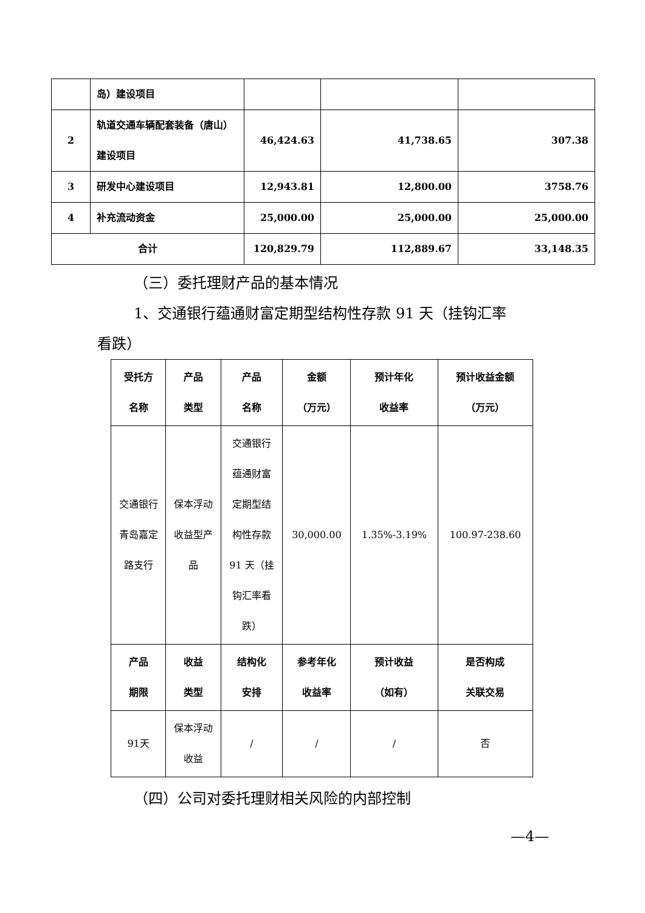| | 岛）建设项目 | | | |
| 2 | 轨道交通车辆配套装备（唐山）建设项目 | 46,424.63 | 41,738.65 | 307.38 |
| 3 | 研发中心建设项目 | 12,943.81 | 12,800.00 | 3758.76 |
| 4 | 补充流动资金 | 25,000.00 | 25,000.00 | 25,000.00 |
| 合计 | | 120,829.79 | 112,889.67 | 33,148.35 |
（三）委托理财产品的基本情况
1、交通银行蕴通财富定期型结构性存款 91 天（挂钩汇率
看跌）
| 受托方 名称 | 产品 类型 | 产品 名称 | 金额 （万元） | 预计年化 收益率 | 预计收益金额 （万元） |
| --- | --- | --- | --- | --- | --- |
| 交通银行 青岛嘉定 路支行 | 保本浮动 收益型产 品 | 交通银行 蕴通财富 定期型结 构性存款 91 天（挂 钩汇率看 跌） | 30,000.00 | 1.35%-3.19% | 100.97-238.60 |
| 产品 期限 | 收益 类型 | 结构化 安排 | 参考年化 收益率 | 预计收益 （如有） | 是否构成 关联交易 |
| 91天 | 保本浮动 收益 | / | / | / | 否 |
（四）公司对委托理财相关风险的内部控制
—4—